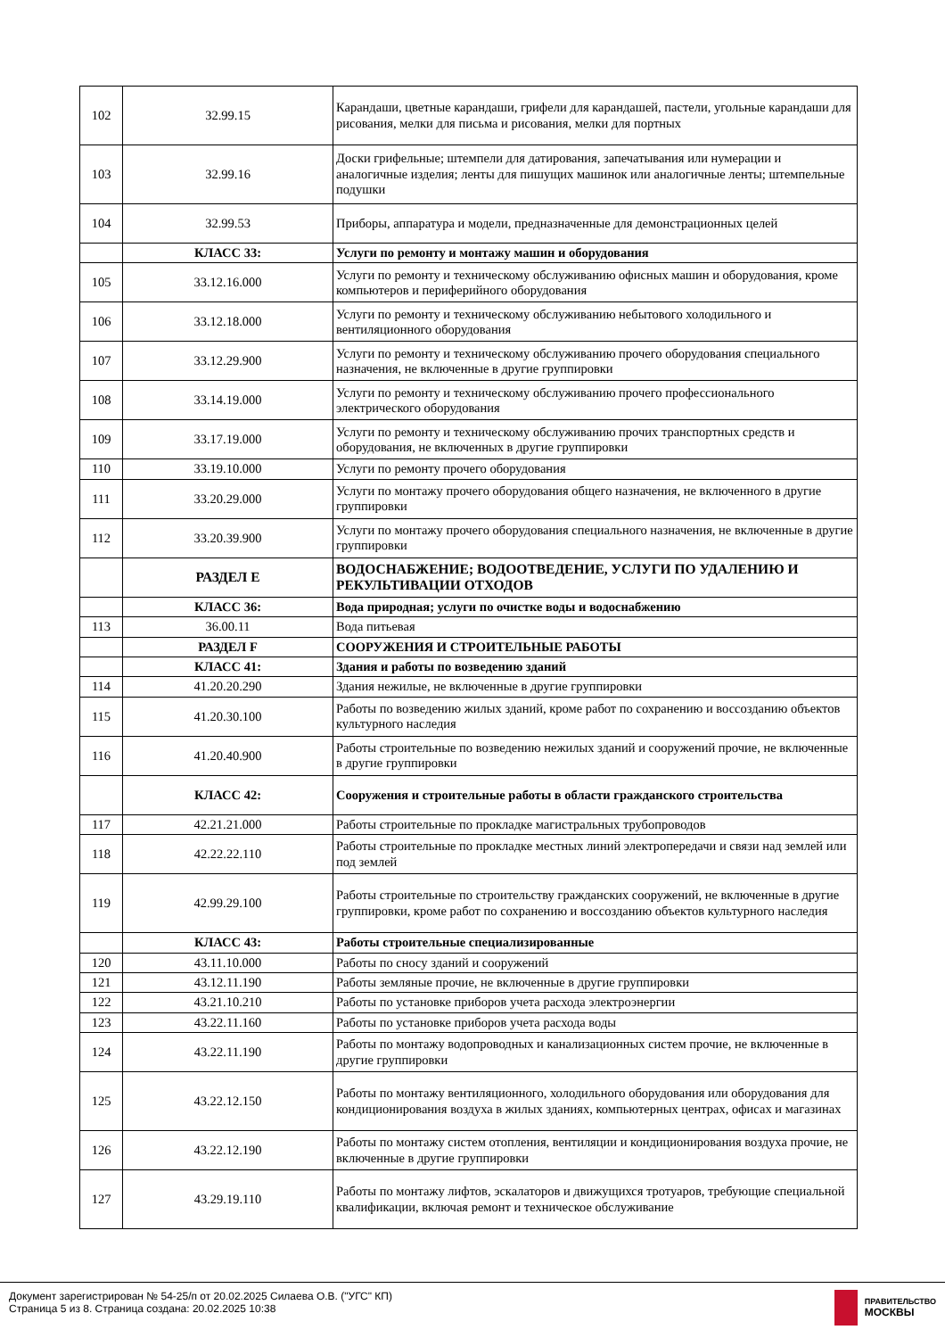| 102 | 32.99.15 | Карандаши, цветные карандаши, грифели для карандашей, пастели, угольные карандаши для рисования, мелки для письма и рисования, мелки для портных |
| 103 | 32.99.16 | Доски грифельные; штемпели для датирования, запечатывания или нумерации и аналогичные изделия; ленты для пишущих машинок или аналогичные ленты; штемпельные подушки |
| 104 | 32.99.53 | Приборы, аппаратура и модели, предназначенные для демонстрационных целей |
| | КЛАСС 33: | Услуги по ремонту и монтажу машин и оборудования |
| 105 | 33.12.16.000 | Услуги по ремонту и техническому обслуживанию офисных машин и оборудования, кроме компьютеров и периферийного оборудования |
| 106 | 33.12.18.000 | Услуги по ремонту и техническому обслуживанию небытового холодильного и вентиляционного оборудования |
| 107 | 33.12.29.900 | Услуги по ремонту и техническому обслуживанию прочего оборудования специального назначения, не включенные в другие группировки |
| 108 | 33.14.19.000 | Услуги по ремонту и техническому обслуживанию прочего профессионального электрического оборудования |
| 109 | 33.17.19.000 | Услуги по ремонту и техническому обслуживанию прочих транспортных средств и оборудования, не включенных в другие группировки |
| 110 | 33.19.10.000 | Услуги по ремонту прочего оборудования |
| 111 | 33.20.29.000 | Услуги по монтажу прочего оборудования общего назначения, не включенного в другие группировки |
| 112 | 33.20.39.900 | Услуги по монтажу прочего оборудования специального назначения, не включенные в другие группировки |
| | РАЗДЕЛ Е | ВОДОСНАБЖЕНИЕ; ВОДООТВЕДЕНИЕ, УСЛУГИ ПО УДАЛЕНИЮ И РЕКУЛЬТИВАЦИИ ОТХОДОВ |
| | КЛАСС 36: | Вода природная; услуги по очистке воды и водоснабжению |
| 113 | 36.00.11 | Вода питьевая |
| | РАЗДЕЛ F | СООРУЖЕНИЯ И СТРОИТЕЛЬНЫЕ РАБОТЫ |
| | КЛАСС 41: | Здания и работы по возведению зданий |
| 114 | 41.20.20.290 | Здания нежилые, не включенные в другие группировки |
| 115 | 41.20.30.100 | Работы по возведению жилых зданий, кроме работ по сохранению и воссозданию объектов культурного наследия |
| 116 | 41.20.40.900 | Работы строительные по возведению нежилых зданий и сооружений прочие, не включенные в другие группировки |
| | КЛАСС 42: | Сооружения и строительные работы в области гражданского строительства |
| 117 | 42.21.21.000 | Работы строительные по прокладке магистральных трубопроводов |
| 118 | 42.22.22.110 | Работы строительные по прокладке местных линий электропередачи и связи над землей или под землей |
| 119 | 42.99.29.100 | Работы строительные по строительству гражданских сооружений, не включенные в другие группировки, кроме работ по сохранению и воссозданию объектов культурного наследия |
| | КЛАСС 43: | Работы строительные специализированные |
| 120 | 43.11.10.000 | Работы по сносу зданий и сооружений |
| 121 | 43.12.11.190 | Работы земляные прочие, не включенные в другие группировки |
| 122 | 43.21.10.210 | Работы по установке приборов учета расхода электроэнергии |
| 123 | 43.22.11.160 | Работы по установке приборов учета расхода воды |
| 124 | 43.22.11.190 | Работы по монтажу водопроводных и канализационных систем прочие, не включенные в другие группировки |
| 125 | 43.22.12.150 | Работы по монтажу вентиляционного, холодильного оборудования или оборудования для кондиционирования воздуха в жилых зданиях, компьютерных центрах, офисах и магазинах |
| 126 | 43.22.12.190 | Работы по монтажу систем отопления, вентиляции и кондиционирования воздуха прочие, не включенные в другие группировки |
| 127 | 43.29.19.110 | Работы по монтажу лифтов, эскалаторов и движущихся тротуаров, требующие специальной квалификации, включая ремонт и техническое обслуживание |
Документ зарегистрирован № 54-25/п от 20.02.2025 Силаева О.В. ("УГС" КП)
Страница 5 из 8. Страница создана: 20.02.2025 10:38
ПРАВИТЕЛЬСТВО
МОСКВЫ